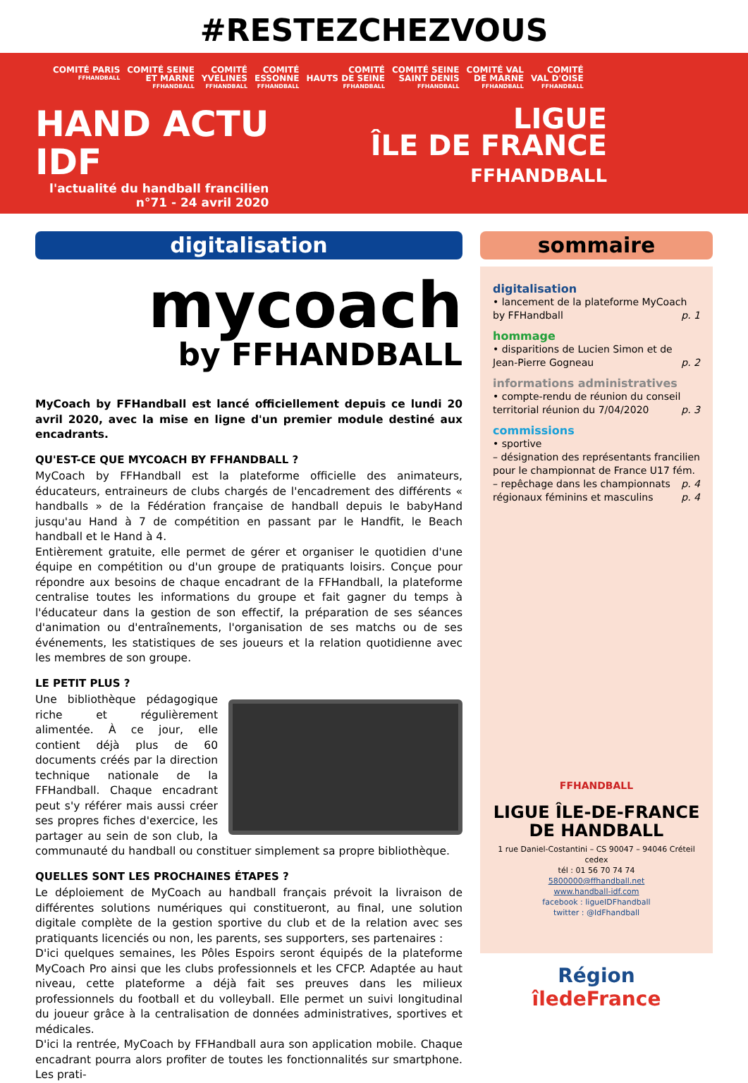#RESTEZCHEZVOUS
COMITÉ PARIS
FFHANDBALL
COMITÉ SEINE
ET MARNE
FFHANDBALL
COMITÉ
YVELINES
FFHANDBALL
COMITÉ
ESSONNE
FFHANDBALL
COMITÉ
HAUTS DE SEINE
FFHANDBALL
COMITÉ SEINE
SAINT DENIS
FFHANDBALL
COMITÉ VAL
DE MARNE
FFHANDBALL
COMITÉ
VAL D'OISE
FFHANDBALL
HAND ACTU
IDF
l'actualité du handball francilien
n°71 - 24 avril 2020
LIGUE
ÎLE DE FRANCE
FFHANDBALL
digitalisation
mycoach
by FFHANDBALL
MyCoach by FFHandball est lancé officiellement depuis ce lundi 20 avril 2020, avec la mise en ligne d'un premier module destiné aux encadrants.
QU'EST-CE QUE MYCOACH BY FFHANDBALL ?
MyCoach by FFHandball est la plateforme officielle des animateurs, éducateurs, entraineurs de clubs chargés de l'encadrement des différents « handballs » de la Fédération française de handball depuis le babyHand jusqu'au Hand à 7 de compétition en passant par le Handfit, le Beach handball et le Hand à 4.
Entièrement gratuite, elle permet de gérer et organiser le quotidien d'une équipe en compétition ou d'un groupe de pratiquants loisirs. Conçue pour répondre aux besoins de chaque encadrant de la FFHandball, la plateforme centralise toutes les informations du groupe et fait gagner du temps à l'éducateur dans la gestion de son effectif, la préparation de ses séances d'animation ou d'entraînements, l'organisation de ses matchs ou de ses événements, les statistiques de ses joueurs et la relation quotidienne avec les membres de son groupe.
LE PETIT PLUS ?
Une bibliothèque pédagogique riche et régulièrement alimentée. À ce jour, elle contient déjà plus de 60 documents créés par la direction technique nationale de la FFHandball. Chaque encadrant peut s'y référer mais aussi créer ses propres fiches d'exercice, les partager au sein de son club, la communauté du handball ou constituer simplement sa propre bibliothèque.
QUELLES SONT LES PROCHAINES ÉTAPES ?
Le déploiement de MyCoach au handball français prévoit la livraison de différentes solutions numériques qui constitueront, au final, une solution digitale complète de la gestion sportive du club et de la relation avec ses pratiquants licenciés ou non, les parents, ses supporters, ses partenaires :
D'ici quelques semaines, les Pôles Espoirs seront équipés de la plateforme MyCoach Pro ainsi que les clubs professionnels et les CFCP. Adaptée au haut niveau, cette plateforme a déjà fait ses preuves dans les milieux professionnels du football et du volleyball. Elle permet un suivi longitudinal du joueur grâce à la centralisation de données administratives, sportives et médicales.
D'ici la rentrée, MyCoach by FFHandball aura son application mobile. Chaque encadrant pourra alors profiter de toutes les fonctionnalités sur smartphone. Les prati-
sommaire
digitalisation
• lancement de la plateforme MyCoach by FFHandball p. 1
hommage
• disparitions de Lucien Simon et de Jean-Pierre Gogneau p. 2
informations administratives
• compte-rendu de réunion du conseil territorial réunion du 7/04/2020 p. 3
commissions
• sportive
– désignation des représentants francilien pour le championnat de France U17 fém. p. 4
– repêchage dans les championnats régionaux féminins et masculins p. 4
FFHANDBALL
LIGUE ÎLE-DE-FRANCE
DE HANDBALL
1 rue Daniel-Costantini – CS 90047 – 94046 Créteil cedex
tél : 01 56 70 74 74
5800000@ffhandball.net
www.handball-idf.com
facebook : ligueIDFhandball
twitter : @IdFhandball
Région
îledeFrance